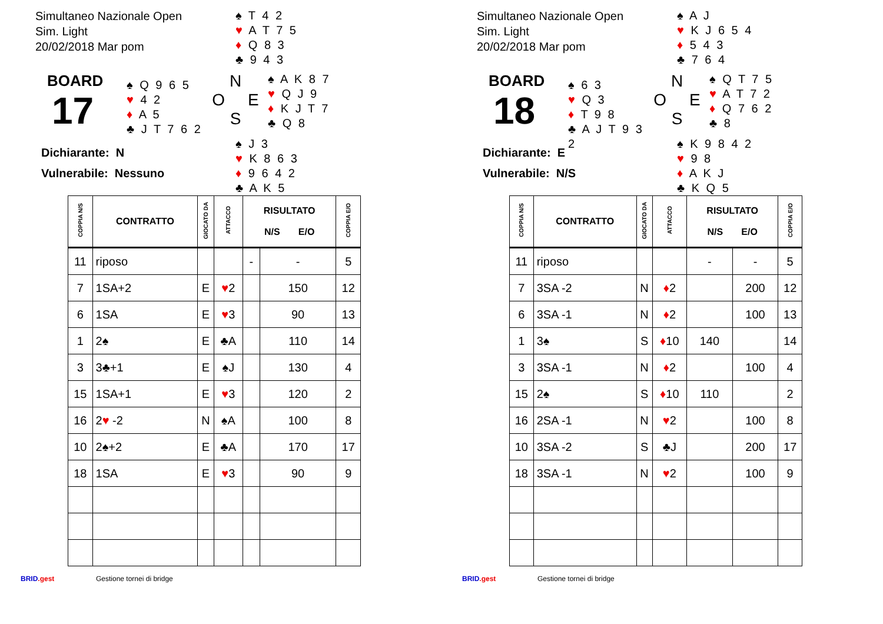Simultaneo Nazionale Open
Sim. Light
20/02/2018 Mar pom
♠ T 4 2
♥ A T 7 5
♦ Q 8 3
♣ 9 4 3
BOARD
17
♠ Q 9 6 5
♥ 4 2
♦ A 5
♣ J T 7 6 2
N
O E
S
♠ A K 8 7
♥ Q J 9
♦ K J T 7
♣ Q 8
Dichiarante: N
Vulnerabile: Nessuno
♠ J 3
♥ K 8 6 3
♦ 9 6 4 2
♣ A K 5
| COPPIA N/S | CONTRATTO | GIOCATO DA | ATTACCO | RISULTATO N/S E/O | | COPPIA E/O |
| --- | --- | --- | --- | --- | --- | --- |
| 11 | riposo | | | - | - | 5 |
| 7 | 1SA+2 | E | ♥ 2 | | 150 | 12 |
| 6 | 1SA | E | ♥ 3 | | 90 | 13 |
| 1 | 2♠ | E | ♣A | | 110 | 14 |
| 3 | 3♣+1 | E | ♠J | | 130 | 4 |
| 15 | 1SA+1 | E | ♥ 3 | | 120 | 2 |
| 16 | 2 ♥ -2 | N | ♠A | | 100 | 8 |
| 10 | 2♠+2 | E | ♣A | | 170 | 17 |
| 18 | 1SA | E | ♥ 3 | | 90 | 9 |
BRID.gest Gestione tornei di bridge
Simultaneo Nazionale Open
Sim. Light
20/02/2018 Mar pom
♠ A J
♥ K J 6 5 4
♦ 5 4 3
♣ 7 6 4
BOARD
18
♠ 6 3
♥ Q 3
♦ T 9 8
♣ A J T 9 3 2
N
O E
S
♠ Q T 7 5
♥ A T 7 2
♦ Q 7 6 2
♣ 8
Dichiarante: E
Vulnerabile: N/S
♠ K 9 8 4 2
♥ 9 8
♦ A K J
♣ K Q 5
| COPPIA N/S | CONTRATTO | GIOCATO DA | ATTACCO | RISULTATO N/S E/O | | COPPIA E/O |
| --- | --- | --- | --- | --- | --- | --- |
| 11 | riposo | | | - | - | 5 |
| 7 | 3SA -2 | N | ♦ 2 | | 200 | 12 |
| 6 | 3SA -1 | N | ♦ 2 | | 100 | 13 |
| 1 | 3♠ | S | ♦ 10 | 140 | | 14 |
| 3 | 3SA -1 | N | ♦ 2 | | 100 | 4 |
| 15 | 2♠ | S | ♦ 10 | 110 | | 2 |
| 16 | 2SA -1 | N | ♥ 2 | | 100 | 8 |
| 10 | 3SA -2 | S | ♣J | | 200 | 17 |
| 18 | 3SA -1 | N | ♥ 2 | | 100 | 9 |
BRID.gest Gestione tornei di bridge